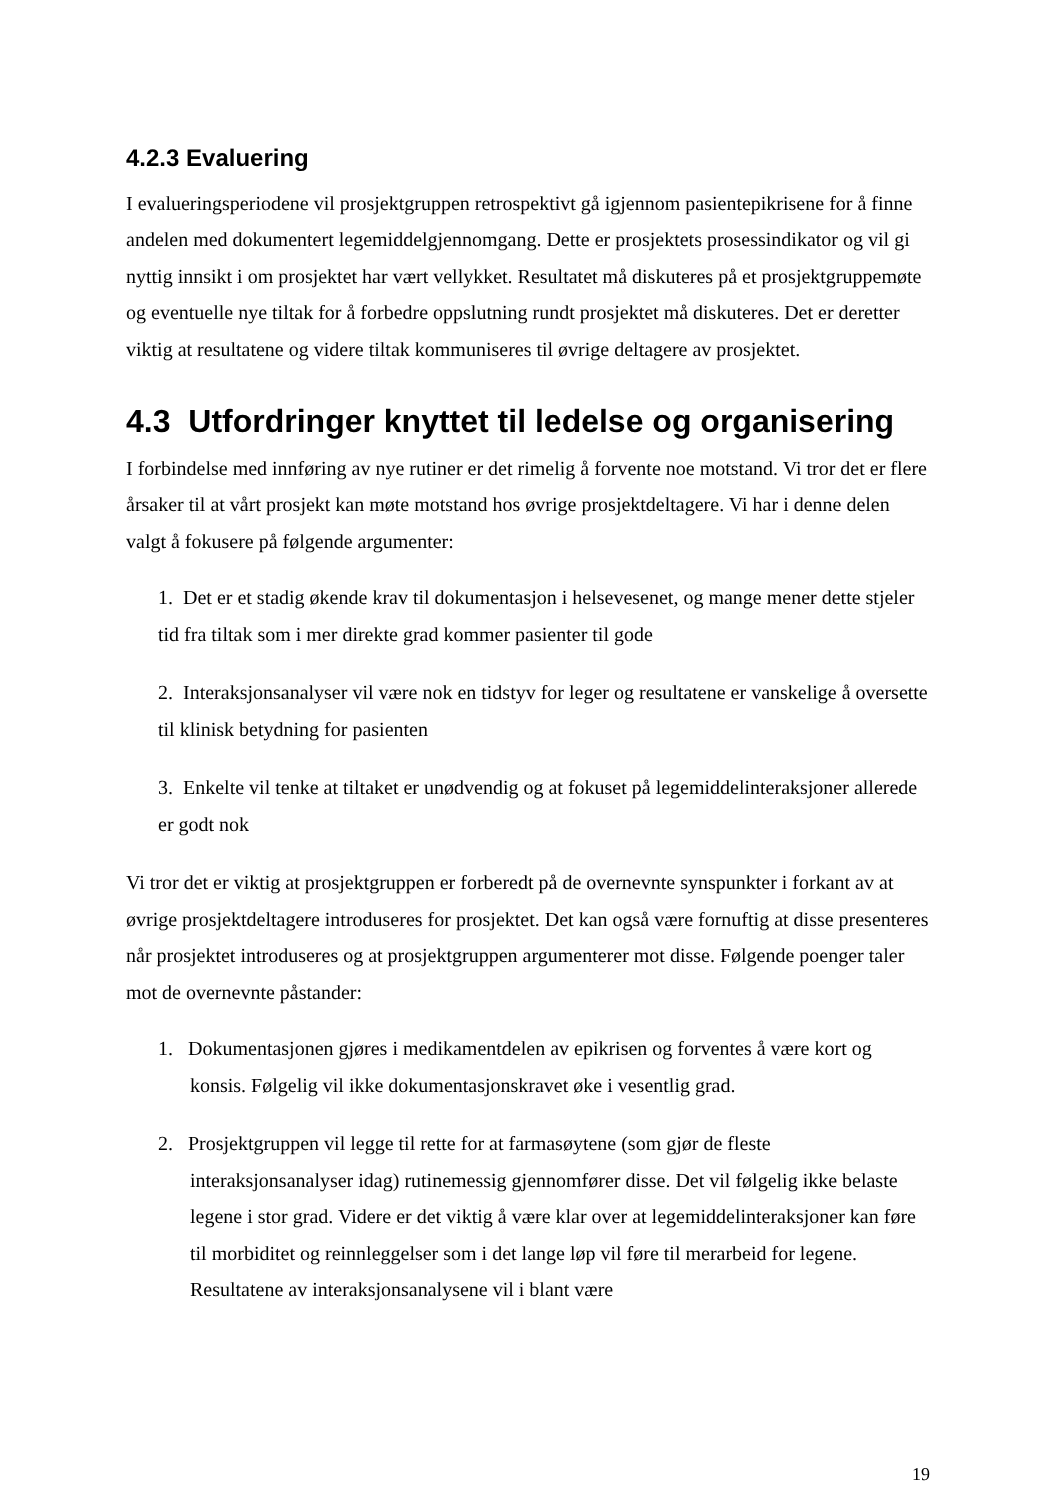4.2.3 Evaluering
I evalueringsperiodene vil prosjektgruppen retrospektivt gå igjennom pasientepikrisene for å finne andelen med dokumentert legemiddelgjennomgang. Dette er prosjektets prosessindikator og vil gi nyttig innsikt i om prosjektet har vært vellykket. Resultatet må diskuteres på et prosjektgruppemøte og eventuelle nye tiltak for å forbedre oppslutning rundt prosjektet må diskuteres. Det er deretter viktig at resultatene og videre tiltak kommuniseres til øvrige deltagere av prosjektet.
4.3 Utfordringer knyttet til ledelse og organisering
I forbindelse med innføring av nye rutiner er det rimelig å forvente noe motstand. Vi tror det er flere årsaker til at vårt prosjekt kan møte motstand hos øvrige prosjektdeltagere. Vi har i denne delen valgt å fokusere på følgende argumenter:
1. Det er et stadig økende krav til dokumentasjon i helsevesenet, og mange mener dette stjeler tid fra tiltak som i mer direkte grad kommer pasienter til gode
2. Interaksjonsanalyser vil være nok en tidstyv for leger og resultatene er vanskelige å oversette til klinisk betydning for pasienten
3. Enkelte vil tenke at tiltaket er unødvendig og at fokuset på legemiddelinteraksjoner allerede er godt nok
Vi tror det er viktig at prosjektgruppen er forberedt på de overnevnte synspunkter i forkant av at øvrige prosjektdeltagere introduseres for prosjektet. Det kan også være fornuftig at disse presenteres når prosjektet introduseres og at prosjektgruppen argumenterer mot disse. Følgende poenger taler mot de overnevnte påstander:
1. Dokumentasjonen gjøres i medikamentdelen av epikrisen og forventes å være kort og konsis. Følgelig vil ikke dokumentasjonskravet øke i vesentlig grad.
2. Prosjektgruppen vil legge til rette for at farmasøytene (som gjør de fleste interaksjonsanalyser idag) rutinemessig gjennomfører disse. Det vil følgelig ikke belaste legene i stor grad. Videre er det viktig å være klar over at legemiddelinteraksjoner kan føre til morbiditet og reinnleggelser som i det lange løp vil føre til merarbeid for legene. Resultatene av interaksjonsanalysene vil i blant være
19